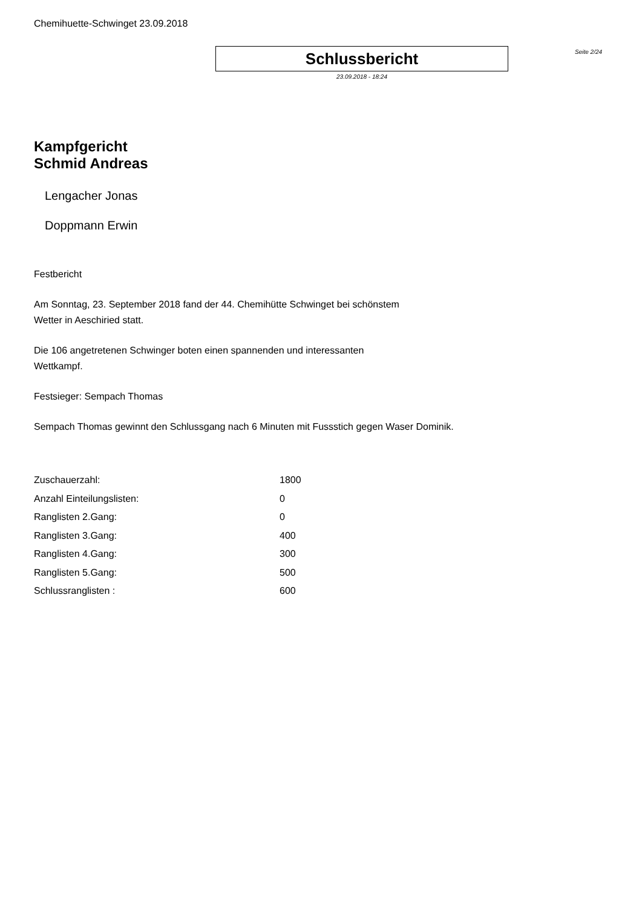Chemihuette-Schwinget 23.09.2018
Schlussbericht
23.09.2018 - 18:24
Seite 2/24
Kampfgericht
Schmid Andreas
Lengacher Jonas
Doppmann Erwin
Festbericht
Am Sonntag, 23. September 2018 fand der 44. Chemihütte Schwinget bei schönstem
Wetter in Aeschiried statt.
Die 106 angetretenen Schwinger boten einen spannenden und interessanten
Wettkampf.
Festsieger: Sempach Thomas
Sempach Thomas gewinnt den Schlussgang nach 6 Minuten mit Fussstich gegen Waser Dominik.
| Zuschauerzahl: | 1800 |
| Anzahl Einteilungslisten: | 0 |
| Ranglisten 2.Gang: | 0 |
| Ranglisten 3.Gang: | 400 |
| Ranglisten 4.Gang: | 300 |
| Ranglisten 5.Gang: | 500 |
| Schlussranglisten : | 600 |